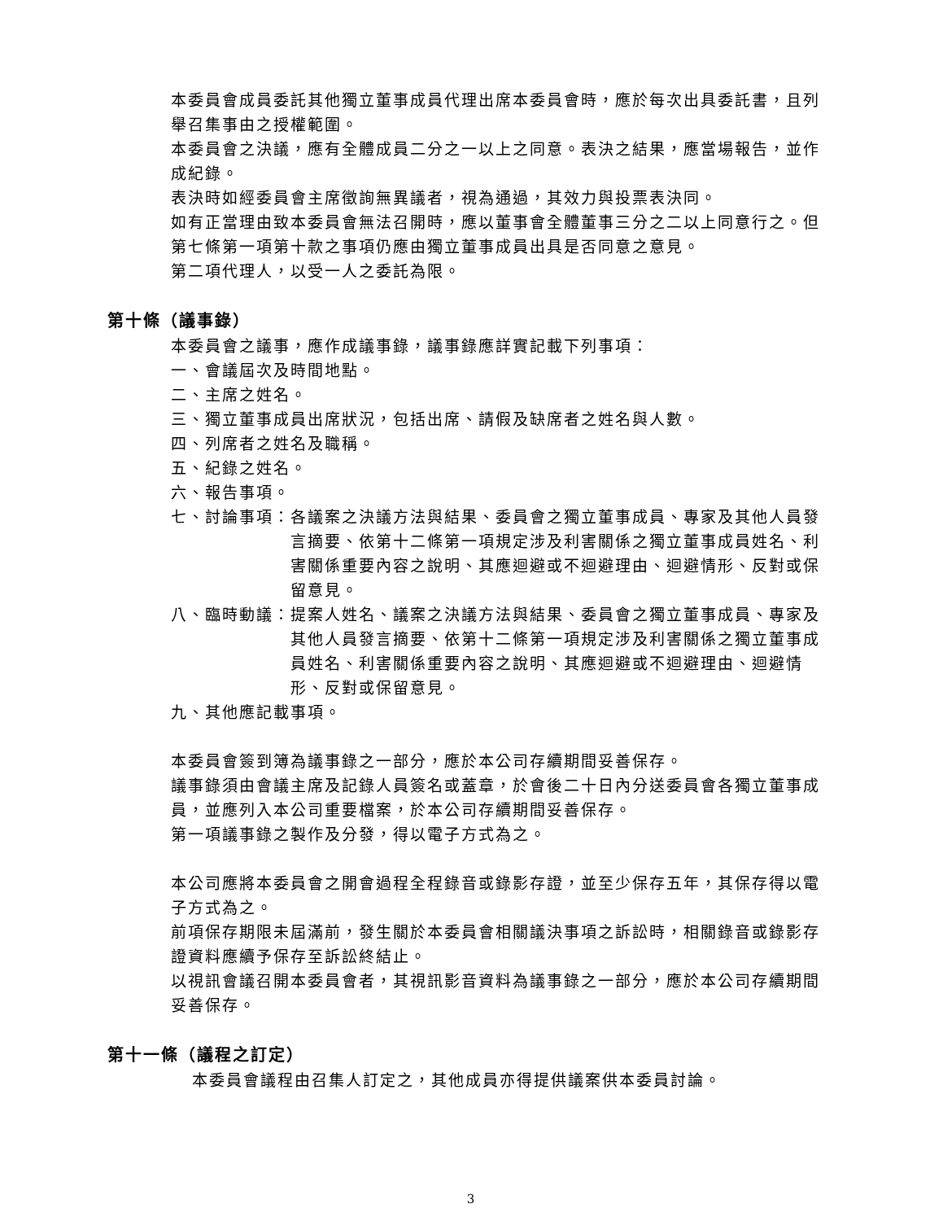本委員會成員委託其他獨立董事成員代理出席本委員會時，應於每次出具委託書，且列舉召集事由之授權範圍。
本委員會之決議，應有全體成員二分之一以上之同意。表決之結果，應當場報告，並作成紀錄。
表決時如經委員會主席徵詢無異議者，視為通過，其效力與投票表決同。
如有正當理由致本委員會無法召開時，應以董事會全體董事三分之二以上同意行之。但第七條第一項第十款之事項仍應由獨立董事成員出具是否同意之意見。
第二項代理人，以受一人之委託為限。
第十條（議事錄）
本委員會之議事，應作成議事錄，議事錄應詳實記載下列事項：
一、會議屆次及時間地點。
二、主席之姓名。
三、獨立董事成員出席狀況，包括出席、請假及缺席者之姓名與人數。
四、列席者之姓名及職稱。
五、紀錄之姓名。
六、報告事項。
七、討論事項： 各議案之決議方法與結果、委員會之獨立董事成員、專家及其他人員發言摘要、依第十二條第一項規定涉及利害關係之獨立董事成員姓名、利害關係重要內容之說明、其應迴避或不迴避理由、迴避情形、反對或保留意見。
八、臨時動議： 提案人姓名、議案之決議方法與結果、委員會之獨立董事成員、專家及其他人員發言摘要、依第十二條第一項規定涉及利害關係之獨立董事成員姓名、利害關係重要內容之說明、其應迴避或不迴避理由、迴避情形、反對或保留意見。
九、其他應記載事項。
本委員會簽到簿為議事錄之一部分，應於本公司存續期間妥善保存。
議事錄須由會議主席及記錄人員簽名或蓋章，於會後二十日內分送委員會各獨立董事成員，並應列入本公司重要檔案，於本公司存續期間妥善保存。
第一項議事錄之製作及分發，得以電子方式為之。
本公司應將本委員會之開會過程全程錄音或錄影存證，並至少保存五年，其保存得以電子方式為之。
前項保存期限未屆滿前，發生關於本委員會相關議決事項之訴訟時，相關錄音或錄影存證資料應續予保存至訴訟終結止。
以視訊會議召開本委員會者，其視訊影音資料為議事錄之一部分，應於本公司存續期間妥善保存。
第十一條（議程之訂定）
本委員會議程由召集人訂定之，其他成員亦得提供議案供本委員討論。
3